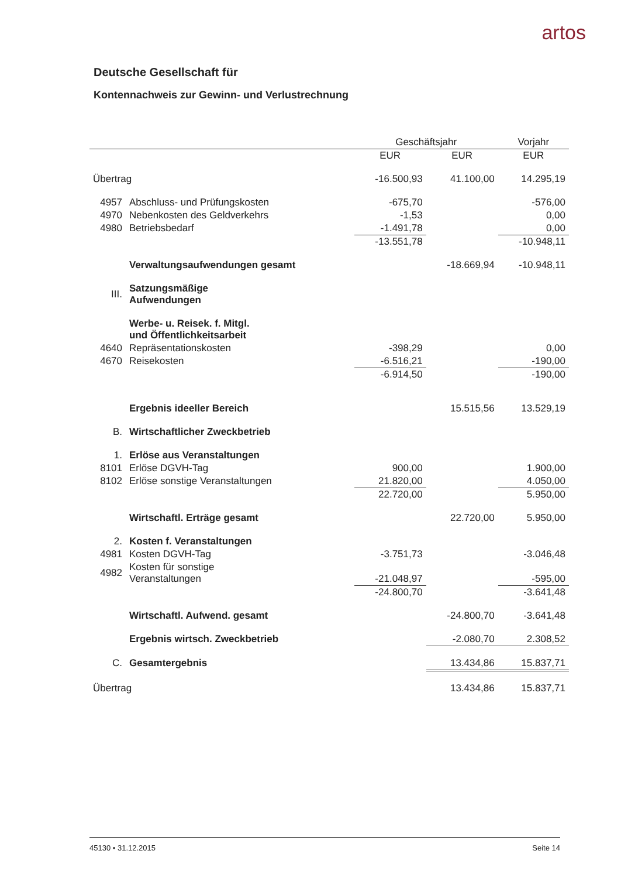artos
Deutsche Gesellschaft für
Kontennachweis zur Gewinn- und Verlustrechnung
| | | Geschäftsjahr | | Vorjahr |
| --- | --- | --- | --- | --- |
| | | EUR | EUR | EUR |
| Übertrag | | -16.500,93 | 41.100,00 | 14.295,19 |
| 4957 | Abschluss- und Prüfungskosten | -675,70 | | -576,00 |
| 4970 | Nebenkosten des Geldverkehrs | -1,53 | | 0,00 |
| 4980 | Betriebsbedarf | -1.491,78 | | 0,00 |
| | | -13.551,78 | | -10.948,11 |
| | Verwaltungsaufwendungen gesamt | | -18.669,94 | -10.948,11 |
| III. | Satzungsmäßige Aufwendungen | | | |
| | Werbe- u. Reisek. f. Mitgl. und Öffentlichkeitsarbeit | | | |
| 4640 | Repräsentationskosten | -398,29 | | 0,00 |
| 4670 | Reisekosten | -6.516,21 | | -190,00 |
| | | -6.914,50 | | -190,00 |
| | Ergebnis ideeller Bereich | | 15.515,56 | 13.529,19 |
| B. | Wirtschaftlicher Zweckbetrieb | | | |
| 1. | Erlöse aus Veranstaltungen | | | |
| 8101 | Erlöse DGVH-Tag | 900,00 | | 1.900,00 |
| 8102 | Erlöse sonstige Veranstaltungen | 21.820,00 | | 4.050,00 |
| | | 22.720,00 | | 5.950,00 |
| | Wirtschaftl. Erträge gesamt | | 22.720,00 | 5.950,00 |
| 2. | Kosten f. Veranstaltungen | | | |
| 4981 | Kosten DGVH-Tag | -3.751,73 | | -3.046,48 |
| 4982 | Kosten für sonstige Veranstaltungen | -21.048,97 | | -595,00 |
| | | -24.800,70 | | -3.641,48 |
| | Wirtschaftl. Aufwend. gesamt | | -24.800,70 | -3.641,48 |
| | Ergebnis wirtsch. Zweckbetrieb | | -2.080,70 | 2.308,52 |
| C. | Gesamtergebnis | | 13.434,86 | 15.837,71 |
| Übertrag | | | 13.434,86 | 15.837,71 |
45130 • 31.12.2015 Seite 14